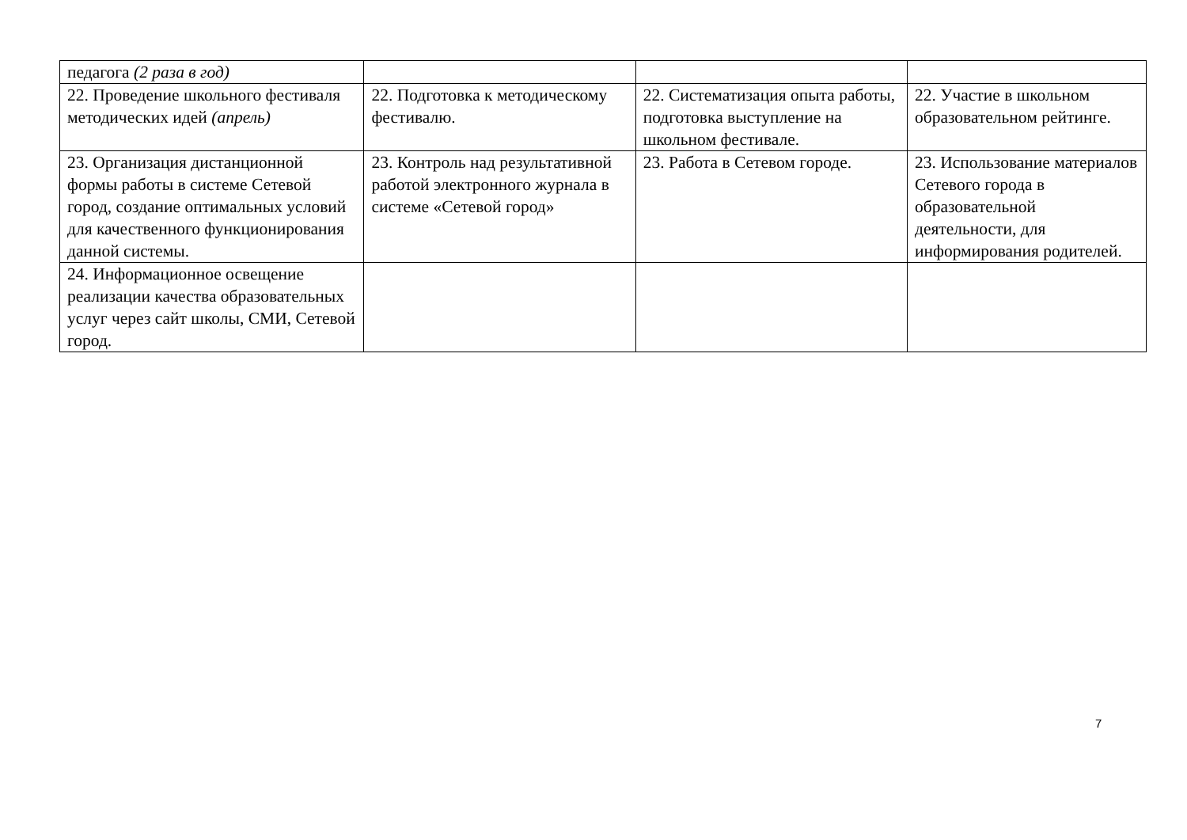| педагога (2 раза в год) | | | |
| 22. Проведение школьного фестиваля методических идей (апрель) | 22. Подготовка к методическому фестивалю. | 22. Систематизация опыта работы, подготовка выступление на школьном фестивале. | 22. Участие в школьном образовательном рейтинге. |
| 23. Организация дистанционной формы работы в системе Сетевой город, создание оптимальных условий для качественного функционирования данной системы. | 23. Контроль над результативной работой электронного журнала в системе «Сетевой город» | 23. Работа в Сетевом городе. | 23. Использование материалов Сетевого города в образовательной деятельности, для информирования родителей. |
| 24. Информационное освещение реализации качества образовательных услуг через сайт школы, СМИ, Сетевой город. | | | |
7